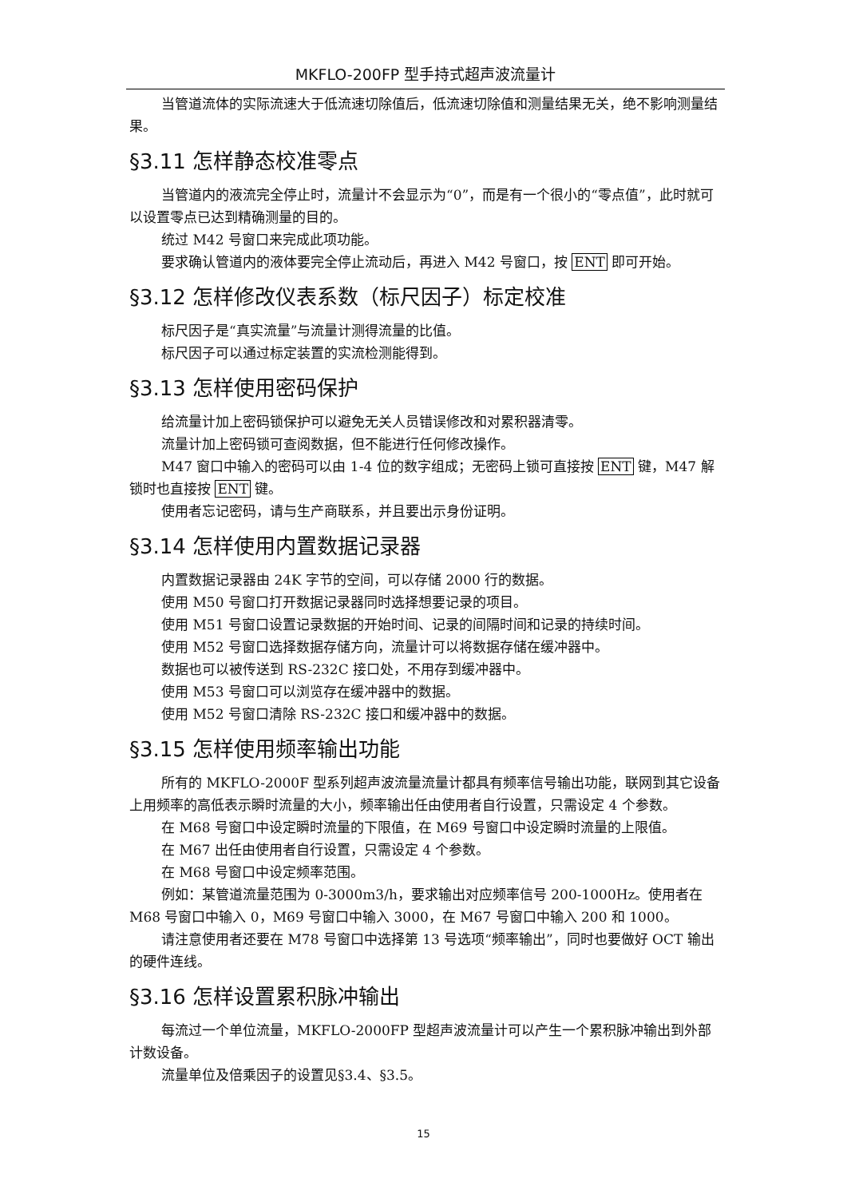MKFLO-200FP 型手持式超声波流量计
当管道流体的实际流速大于低流速切除值后，低流速切除值和测量结果无关，绝不影响测量结果。
§3.11 怎样静态校准零点
当管道内的液流完全停止时，流量计不会显示为“0”，而是有一个很小的“零点值”，此时就可以设置零点已达到精确测量的目的。
统过 M42 号窗口来完成此项功能。
要求确认管道内的液体要完全停止流动后，再进入 M42 号窗口，按 ENT 即可开始。
§3.12 怎样修改仪表系数（标尺因子）标定校准
标尺因子是“真实流量”与流量计测得流量的比值。
标尺因子可以通过标定装置的实流检测能得到。
§3.13 怎样使用密码保护
给流量计加上密码锁保护可以避免无关人员错误修改和对累积器清零。
流量计加上密码锁可查阅数据，但不能进行任何修改操作。
M47 窗口中输入的密码可以由 1-4 位的数字组成；无密码上锁可直接按 ENT 键，M47 解锁时也直接按 ENT 键。
使用者忘记密码，请与生产商联系，并且要出示身份证明。
§3.14 怎样使用内置数据记录器
内置数据记录器由 24K 字节的空间，可以存储 2000 行的数据。
使用 M50 号窗口打开数据记录器同时选择想要记录的项目。
使用 M51 号窗口设置记录数据的开始时间、记录的间隔时间和记录的持续时间。
使用 M52 号窗口选择数据存储方向，流量计可以将数据存储在缓冲器中。
数据也可以被传送到 RS-232C 接口处，不用存到缓冲器中。
使用 M53 号窗口可以浏览存在缓冲器中的数据。
使用 M52 号窗口清除 RS-232C 接口和缓冲器中的数据。
§3.15 怎样使用频率输出功能
所有的 MKFLO-2000F 型系列超声波流量流量计都具有频率信号输出功能，联网到其它设备上用频率的高低表示瞬时流量的大小，频率输出任由使用者自行设置，只需设定 4 个参数。
在 M68 号窗口中设定瞬时流量的下限值，在 M69 号窗口中设定瞬时流量的上限值。
在 M67 出任由使用者自行设置，只需设定 4 个参数。
在 M68 号窗口中设定频率范围。
例如：某管道流量范围为 0-3000m3/h，要求输出对应频率信号 200-1000Hz。使用者在 M68 号窗口中输入 0，M69 号窗口中输入 3000，在 M67 号窗口中输入 200 和 1000。
请注意使用者还要在 M78 号窗口中选择第 13 号选项“频率输出”，同时也要做好 OCT 输出的硬件连线。
§3.16 怎样设置累积脉冲输出
每流过一个单位流量，MKFLO-2000FP 型超声波流量计可以产生一个累积脉冲输出到外部计数设备。
流量单位及倍乘因子的设置见§3.4、§3.5。
15